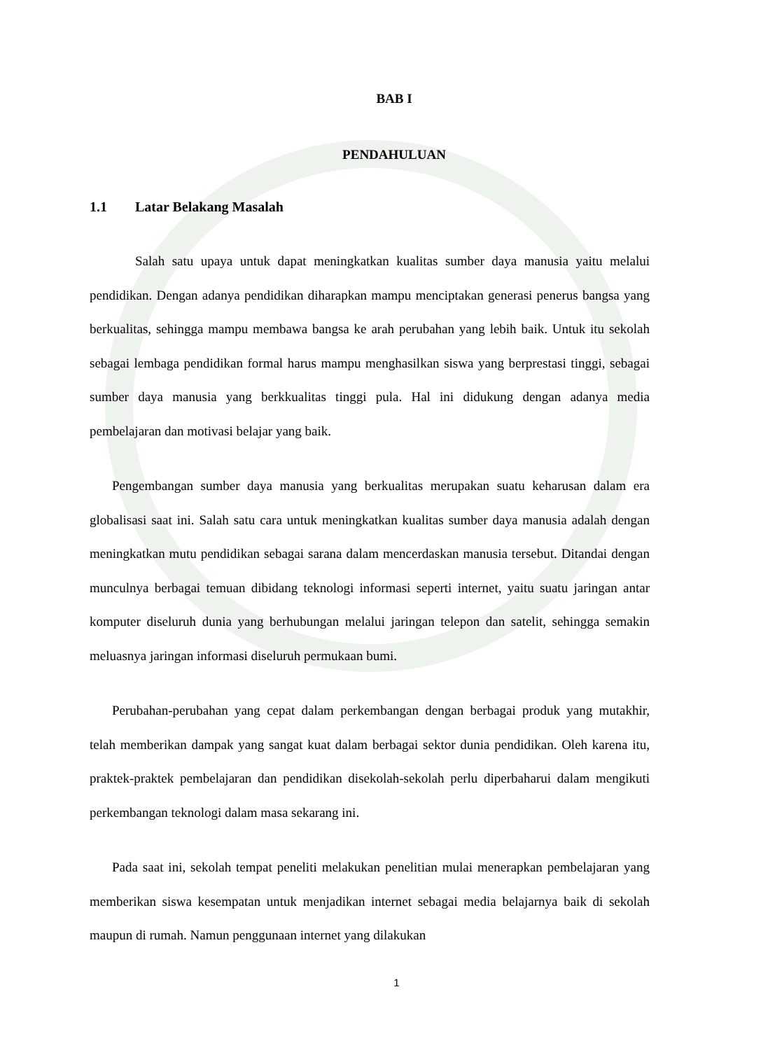BAB I
PENDAHULUAN
1.1 Latar Belakang Masalah
Salah satu upaya untuk dapat meningkatkan kualitas sumber daya manusia yaitu melalui pendidikan. Dengan adanya pendidikan diharapkan mampu menciptakan generasi penerus bangsa yang berkualitas, sehingga mampu membawa bangsa ke arah perubahan yang lebih baik. Untuk itu sekolah sebagai lembaga pendidikan formal harus mampu menghasilkan siswa yang berprestasi tinggi, sebagai sumber daya manusia yang berkkualitas tinggi pula. Hal ini didukung dengan adanya media pembelajaran dan motivasi belajar yang baik.
Pengembangan sumber daya manusia yang berkualitas merupakan suatu keharusan dalam era globalisasi saat ini. Salah satu cara untuk meningkatkan kualitas sumber daya manusia adalah dengan meningkatkan mutu pendidikan sebagai sarana dalam mencerdaskan manusia tersebut. Ditandai dengan munculnya berbagai temuan dibidang teknologi informasi seperti internet, yaitu suatu jaringan antar komputer diseluruh dunia yang berhubungan melalui jaringan telepon dan satelit, sehingga semakin meluasnya jaringan informasi diseluruh permukaan bumi.
Perubahan-perubahan yang cepat dalam perkembangan dengan berbagai produk yang mutakhir, telah memberikan dampak yang sangat kuat dalam berbagai sektor dunia pendidikan. Oleh karena itu, praktek-praktek pembelajaran dan pendidikan disekolah-sekolah perlu diperbaharui dalam mengikuti perkembangan teknologi dalam masa sekarang ini.
Pada saat ini, sekolah tempat peneliti melakukan penelitian mulai menerapkan pembelajaran yang memberikan siswa kesempatan untuk menjadikan internet sebagai media belajarnya baik di sekolah maupun di rumah. Namun penggunaan internet yang dilakukan
1